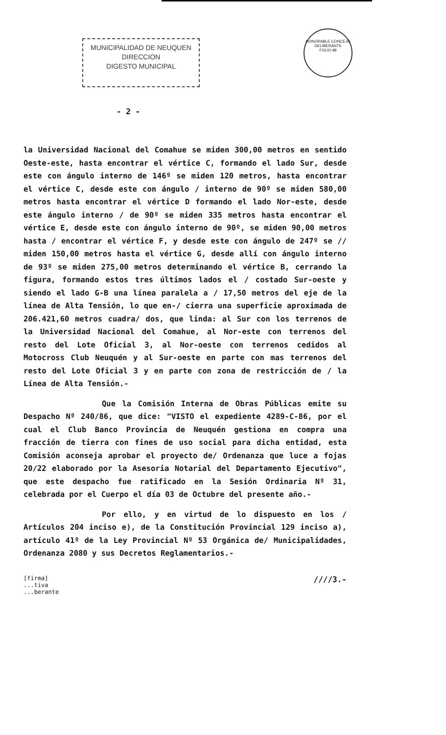MUNICIPALIDAD DE NEUQUEN
DIRECCION
DIGESTO MUNICIPAL
HONORABLE CONCEJO DELIBERANTE
FOLIO 98
- 2 -
la Universidad Nacional del Comahue se miden 300,00 metros en sentido Oeste-este, hasta encontrar el vértice C, formando el lado Sur, desde este con ángulo interno de 146º se miden 120 metros, hasta encontrar el vértice C, desde este con ángulo / interno de 90º se miden 580,00 metros hasta encontrar el vértice D formando el lado Nor-este, desde este ángulo interno / de 90º se miden 335 metros hasta encontrar el vértice E, desde este con ángulo interno de 90º, se miden 90,00 metros hasta / encontrar el vértice F, y desde este con ángulo de 247º se // miden 150,00 metros hasta el vértice G, desde allí con ángulo interno de 93º se miden 275,00 metros determinando el vértice B, cerrando la figura, formando estos tres últimos lados el / costado Sur-oeste y siendo el lado G-B una línea paralela a / 17,50 metros del eje de la línea de Alta Tensión, lo que en-/ cierra una superficie aproximada de 206.421,60 metros cuadra/ dos, que linda: al Sur con los terrenos de la Universidad Nacional del Comahue, al Nor-este con terrenos del resto del Lote Oficial 3, al Nor-oeste con terrenos cedidos al Motocross Club Neuquén y al Sur-oeste en parte con mas terrenos del resto del Lote Oficial 3 y en parte con zona de restricción de / la Línea de Alta Tensión.-
Que la Comisión Interna de Obras Públicas emite su Despacho Nº 240/86, que dice: "VISTO el expediente 4289-C-86, por el cual el Club Banco Provincia de Neuquén gestiona en compra una fracción de tierra con fines de uso social para dicha entidad, esta Comisión aconseja aprobar el proyecto de/ Ordenanza que luce a fojas 20/22 elaborado por la Asesoria Notarial del Departamento Ejecutivo", que este despacho fue ratificado en la Sesión Ordinaria Nº 31, celebrada por el Cuerpo el día 03 de Octubre del presente año.-
Por ello, y en virtud de lo dispuesto en los / Artículos 204 inciso e), de la Constitución Provincial 129 inciso a), artículo 41º de la Ley Provincial Nº 53 Orgánica de/ Municipalidades, Ordenanza 2080 y sus Decretos Reglamentarios.-
[firma]
...tiva
...berante ////3.-